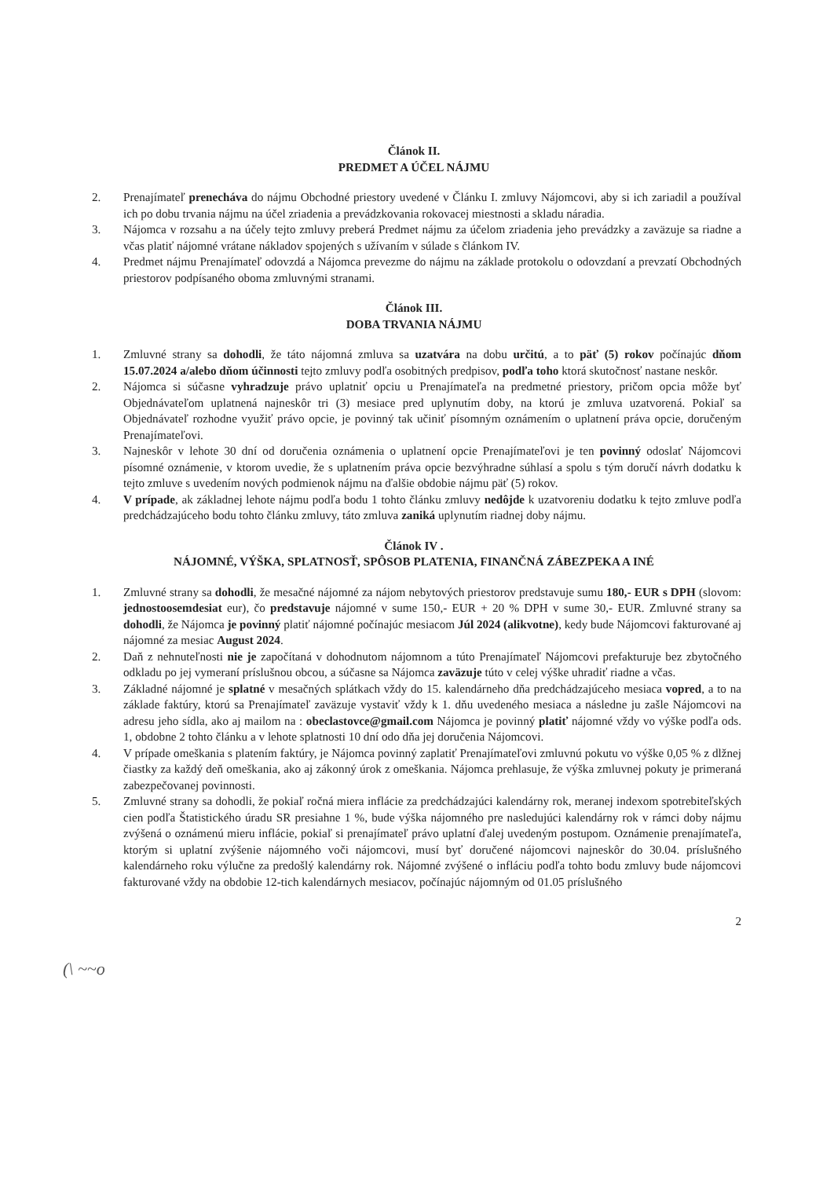Článok II.
PREDMET A ÚČEL NÁJMU
2. Prenajímateľ prenecháva do nájmu Obchodné priestory uvedené v Článku I. zmluvy Nájomcovi, aby si ich zariadil a používal ich po dobu trvania nájmu na účel zriadenia a prevádzkovania rokovacej miestnosti a skladu náradia.
3. Nájomca v rozsahu a na účely tejto zmluvy preberá Predmet nájmu za účelom zriadenia jeho prevádzky a zaväzuje sa riadne a včas platiť nájomné vrátane nákladov spojených s užívaním v súlade s článkom IV.
4. Predmet nájmu Prenajímateľ odovzdá a Nájomca prevezme do nájmu na základe protokolu o odovzdaní a prevzatí Obchodných priestorov podpísaného oboma zmluvnými stranami.
Článok III.
DOBA TRVANIA NÁJMU
1. Zmluvné strany sa dohodli, že táto nájomná zmluva sa uzatvára na dobu určitú, a to päť (5) rokov počínajúc dňom 15.07.2024 a/alebo dňom účinnosti tejto zmluvy podľa osobitných predpisov, podľa toho ktorá skutočnosť nastane neskôr.
2. Nájomca si súčasne vyhradzuje právo uplatniť opciu u Prenajímateľa na predmetné priestory, pričom opcia môže byť Objednávateľom uplatnená najneskôr tri (3) mesiace pred uplynutím doby, na ktorú je zmluva uzatvorená. Pokiaľ sa Objednávateľ rozhodne využiť právo opcie, je povinný tak učiniť písomným oznámením o uplatnení práva opcie, doručeným Prenajímateľovi.
3. Najneskôr v lehote 30 dní od doručenia oznámenia o uplatnení opcie Prenajímateľovi je ten povinný odoslať Nájomcovi písomné oznámenie, v ktorom uvedie, že s uplatnením práva opcie bezvýhradne súhlasí a spolu s tým doručí návrh dodatku k tejto zmluve s uvedením nových podmienok nájmu na ďalšie obdobie nájmu päť (5) rokov.
4. V prípade, ak základnej lehote nájmu podľa bodu 1 tohto článku zmluvy nedôjde k uzatvoreniu dodatku k tejto zmluve podľa predchádzajúceho bodu tohto článku zmluvy, táto zmluva zaniká uplynutím riadnej doby nájmu.
Článok IV .
NÁJOMNÉ, VÝŠKA, SPLATNOSŤ, SPÔSOB PLATENIA, FINANČNÁ ZÁBEZPEKA A INÉ
1. Zmluvné strany sa dohodli, že mesačné nájomné za nájom nebytových priestorov predstavuje sumu 180,- EUR s DPH (slovom: jednostoosemdesiat eur), čo predstavuje nájomné v sume 150,- EUR + 20 % DPH v sume 30,- EUR. Zmluvné strany sa dohodli, že Nájomca je povinný platiť nájomné počínajúc mesiacom Júl 2024 (alikvotne), kedy bude Nájomcovi fakturované aj nájomné za mesiac August 2024.
2. Daň z nehnuteľnosti nie je započítaná v dohodnutom nájomnom a túto Prenajímateľ Nájomcovi prefakturuje bez zbytočného odkladu po jej vymeraní príslušnou obcou, a súčasne sa Nájomca zaväzuje túto v celej výške uhradiť riadne a včas.
3. Základné nájomné je splatné v mesačných splátkach vždy do 15. kalendárneho dňa predchádzajúceho mesiaca vopred, a to na základe faktúry, ktorú sa Prenajímateľ zaväzuje vystaviť vždy k 1. dňu uvedeného mesiaca a následne ju zašle Nájomcovi na adresu jeho sídla, ako aj mailom na : obeclastovce@gmail.com Nájomca je povinný platiť nájomné vždy vo výške podľa ods. 1, obdobne 2 tohto článku a v lehote splatnosti 10 dní odo dňa jej doručenia Nájomcovi.
4. V prípade omeškania s platením faktúry, je Nájomca povinný zaplatiť Prenajímateľovi zmluvnú pokutu vo výške 0,05 % z dlžnej čiastky za každý deň omeškania, ako aj zákonný úrok z omeškania. Nájomca prehlasuje, že výška zmluvnej pokuty je primeraná zabezpečovanej povinnosti.
5. Zmluvné strany sa dohodli, že pokiaľ ročná miera inflácie za predchádzajúci kalendárny rok, meranej indexom spotrebiteľských cien podľa Štatistického úradu SR presiahne 1 %, bude výška nájomného pre nasledujúci kalendárny rok v rámci doby nájmu zvýšená o oznámenú mieru inflácie, pokiaľ si prenajímateľ právo uplatní ďalej uvedeným postupom. Oznámenie prenajímateľa, ktorým si uplatní zvýšenie nájomného voči nájomcovi, musí byť doručené nájomcovi najneskôr do 30.04. príslušného kalendárneho roku výlučne za predošlý kalendárny rok. Nájomné zvýšené o infláciu podľa tohto bodu zmluvy bude nájomcovi fakturované vždy na obdobie 12-tich kalendárnych mesiacov, počínajúc nájomným od 01.05 príslušného
2
(\ ~~o